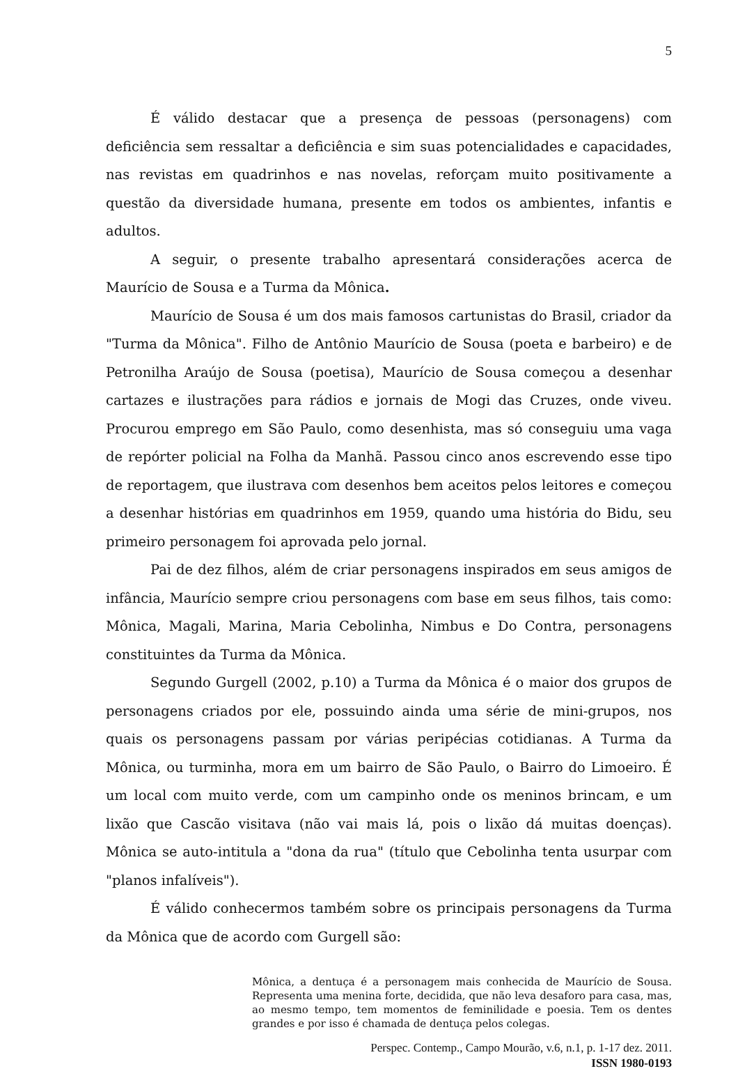5
É válido destacar que a presença de pessoas (personagens) com deficiência sem ressaltar a deficiência e sim suas potencialidades e capacidades, nas revistas em quadrinhos e nas novelas, reforçam muito positivamente a questão da diversidade humana, presente em todos os ambientes, infantis e adultos.
A seguir, o presente trabalho apresentará considerações acerca de Maurício de Sousa e a Turma da Mônica.
Maurício de Sousa é um dos mais famosos cartunistas do Brasil, criador da "Turma da Mônica". Filho de Antônio Maurício de Sousa (poeta e barbeiro) e de Petronilha Araújo de Sousa (poetisa), Maurício de Sousa começou a desenhar cartazes e ilustrações para rádios e jornais de Mogi das Cruzes, onde viveu. Procurou emprego em São Paulo, como desenhista, mas só conseguiu uma vaga de repórter policial na Folha da Manhã. Passou cinco anos escrevendo esse tipo de reportagem, que ilustrava com desenhos bem aceitos pelos leitores e começou a desenhar histórias em quadrinhos em 1959, quando uma história do Bidu, seu primeiro personagem foi aprovada pelo jornal.
Pai de dez filhos, além de criar personagens inspirados em seus amigos de infância, Maurício sempre criou personagens com base em seus filhos, tais como: Mônica, Magali, Marina, Maria Cebolinha, Nimbus e Do Contra, personagens constituintes da Turma da Mônica.
Segundo Gurgell (2002, p.10) a Turma da Mônica é o maior dos grupos de personagens criados por ele, possuindo ainda uma série de mini-grupos, nos quais os personagens passam por várias peripécias cotidianas. A Turma da Mônica, ou turminha, mora em um bairro de São Paulo, o Bairro do Limoeiro. É um local com muito verde, com um campinho onde os meninos brincam, e um lixão que Cascão visitava (não vai mais lá, pois o lixão dá muitas doenças). Mônica se auto-intitula a "dona da rua" (título que Cebolinha tenta usurpar com "planos infalíveis").
É válido conhecermos também sobre os principais personagens da Turma da Mônica que de acordo com Gurgell são:
Mônica, a dentuça é a personagem mais conhecida de Maurício de Sousa. Representa uma menina forte, decidida, que não leva desaforo para casa, mas, ao mesmo tempo, tem momentos de feminilidade e poesia. Tem os dentes grandes e por isso é chamada de dentuça pelos colegas.
Perspec. Contemp., Campo Mourão, v.6, n.1, p. 1-17 dez. 2011.
ISSN 1980-0193